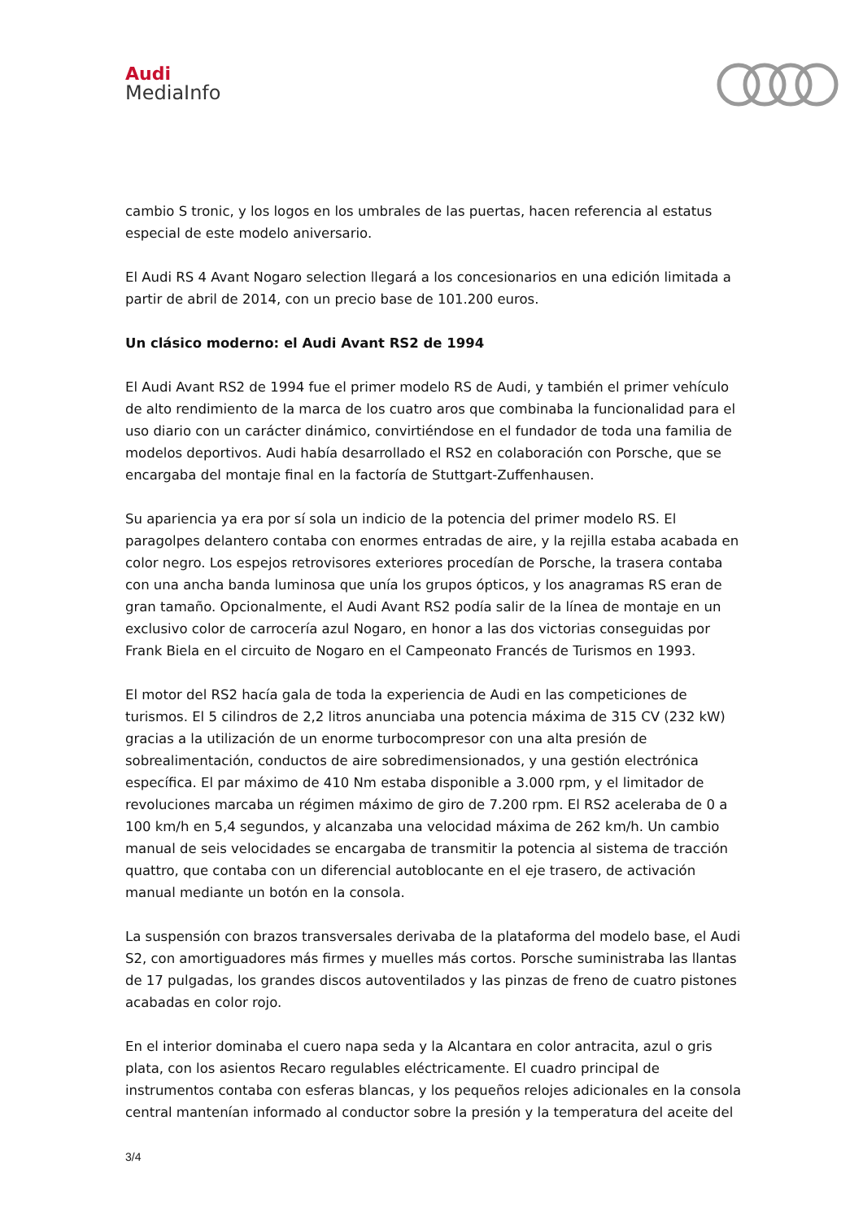Audi
MediaInfo
cambio S tronic, y los logos en los umbrales de las puertas, hacen referencia al estatus especial de este modelo aniversario.
El Audi RS 4 Avant Nogaro selection llegará a los concesionarios en una edición limitada a partir de abril de 2014, con un precio base de 101.200 euros.
Un clásico moderno: el Audi Avant RS2 de 1994
El Audi Avant RS2 de 1994 fue el primer modelo RS de Audi, y también el primer vehículo de alto rendimiento de la marca de los cuatro aros que combinaba la funcionalidad para el uso diario con un carácter dinámico, convirtiéndose en el fundador de toda una familia de modelos deportivos. Audi había desarrollado el RS2 en colaboración con Porsche, que se encargaba del montaje final en la factoría de Stuttgart-Zuffenhausen.
Su apariencia ya era por sí sola un indicio de la potencia del primer modelo RS. El paragolpes delantero contaba con enormes entradas de aire, y la rejilla estaba acabada en color negro. Los espejos retrovisores exteriores procedían de Porsche, la trasera contaba con una ancha banda luminosa que unía los grupos ópticos, y los anagramas RS eran de gran tamaño. Opcionalmente, el Audi Avant RS2 podía salir de la línea de montaje en un exclusivo color de carrocería azul Nogaro, en honor a las dos victorias conseguidas por Frank Biela en el circuito de Nogaro en el Campeonato Francés de Turismos en 1993.
El motor del RS2 hacía gala de toda la experiencia de Audi en las competiciones de turismos. El 5 cilindros de 2,2 litros anunciaba una potencia máxima de 315 CV (232 kW) gracias a la utilización de un enorme turbocompresor con una alta presión de sobrealimentación, conductos de aire sobredimensionados, y una gestión electrónica específica. El par máximo de 410 Nm estaba disponible a 3.000 rpm, y el limitador de revoluciones marcaba un régimen máximo de giro de 7.200 rpm. El RS2 aceleraba de 0 a 100 km/h en 5,4 segundos, y alcanzaba una velocidad máxima de 262 km/h. Un cambio manual de seis velocidades se encargaba de transmitir la potencia al sistema de tracción quattro, que contaba con un diferencial autoblocante en el eje trasero, de activación manual mediante un botón en la consola.
La suspensión con brazos transversales derivaba de la plataforma del modelo base, el Audi S2, con amortiguadores más firmes y muelles más cortos. Porsche suministraba las llantas de 17 pulgadas, los grandes discos autoventilados y las pinzas de freno de cuatro pistones acabadas en color rojo.
En el interior dominaba el cuero napa seda y la Alcantara en color antracita, azul o gris plata, con los asientos Recaro regulables eléctricamente. El cuadro principal de instrumentos contaba con esferas blancas, y los pequeños relojes adicionales en la consola central mantenían informado al conductor sobre la presión y la temperatura del aceite del
3/4